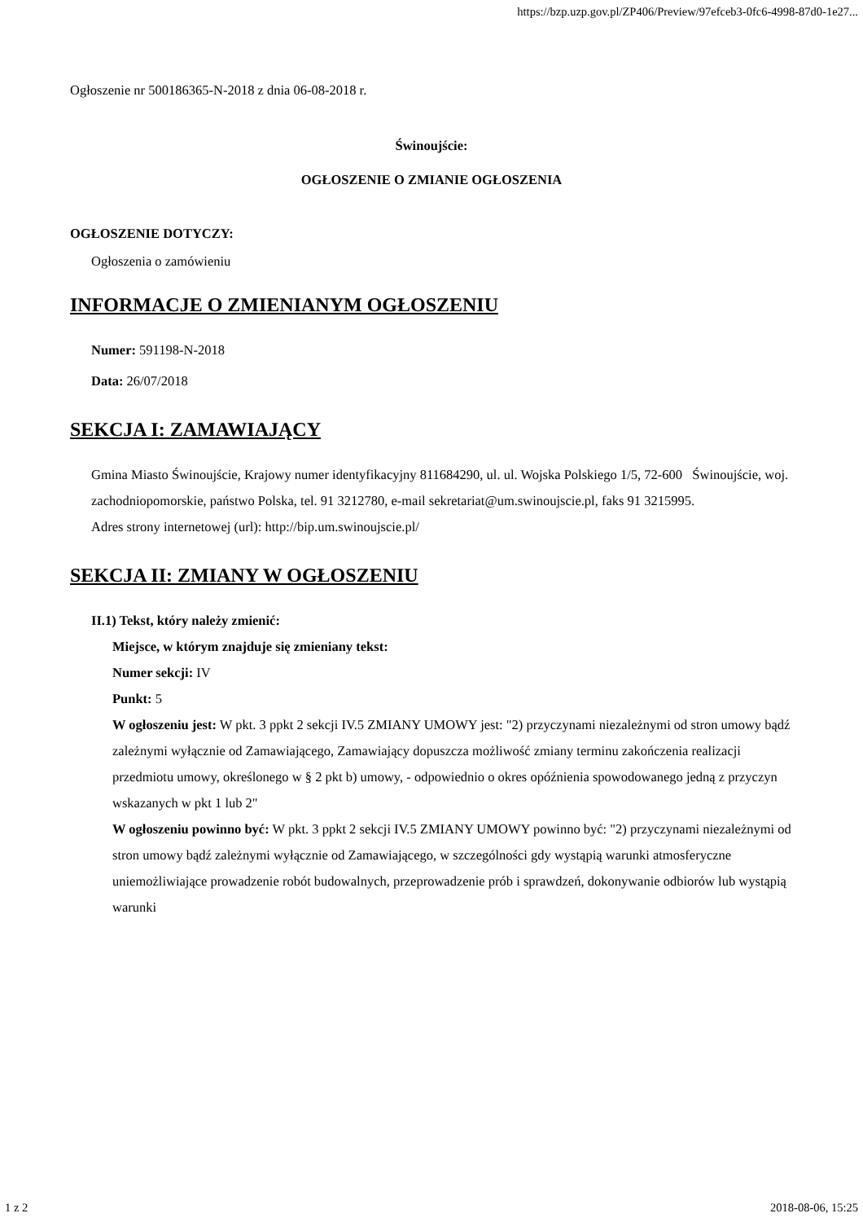https://bzp.uzp.gov.pl/ZP406/Preview/97efceb3-0fc6-4998-87d0-1e27...
Ogłoszenie nr 500186365-N-2018 z dnia 06-08-2018 r.
Świnoujście:
OGŁOSZENIE O ZMIANIE OGŁOSZENIA
OGŁOSZENIE DOTYCZY:
Ogłoszenia o zamówieniu
INFORMACJE O ZMIENIANYM OGŁOSZENIU
Numer: 591198-N-2018
Data: 26/07/2018
SEKCJA I: ZAMAWIAJĄCY
Gmina Miasto Świnoujście, Krajowy numer identyfikacyjny 811684290, ul. ul. Wojska Polskiego 1/5, 72-600 Świnoujście, woj. zachodniopomorskie, państwo Polska, tel. 91 3212780, e-mail sekretariat@um.swinoujscie.pl, faks 91 3215995.
Adres strony internetowej (url): http://bip.um.swinoujscie.pl/
SEKCJA II: ZMIANY W OGŁOSZENIU
II.1) Tekst, który należy zmienić:
Miejsce, w którym znajduje się zmieniany tekst:
Numer sekcji: IV
Punkt: 5
W ogłoszeniu jest: W pkt. 3 ppkt 2 sekcji IV.5 ZMIANY UMOWY jest: "2) przyczynami niezależnymi od stron umowy bądź zależnymi wyłącznie od Zamawiającego, Zamawiający dopuszcza możliwość zmiany terminu zakończenia realizacji przedmiotu umowy, określonego w § 2 pkt b) umowy, - odpowiednio o okres opóźnienia spowodowanego jedną z przyczyn wskazanych w pkt 1 lub 2"
W ogłoszeniu powinno być: W pkt. 3 ppkt 2 sekcji IV.5 ZMIANY UMOWY powinno być: "2) przyczynami niezależnymi od stron umowy bądź zależnymi wyłącznie od Zamawiającego, w szczególności gdy wystąpią warunki atmosferyczne uniemożliwiające prowadzenie robót budowalnych, przeprowadzenie prób i sprawdzeń, dokonywanie odbiorów lub wystąpią warunki
1 z 2 2018-08-06, 15:25